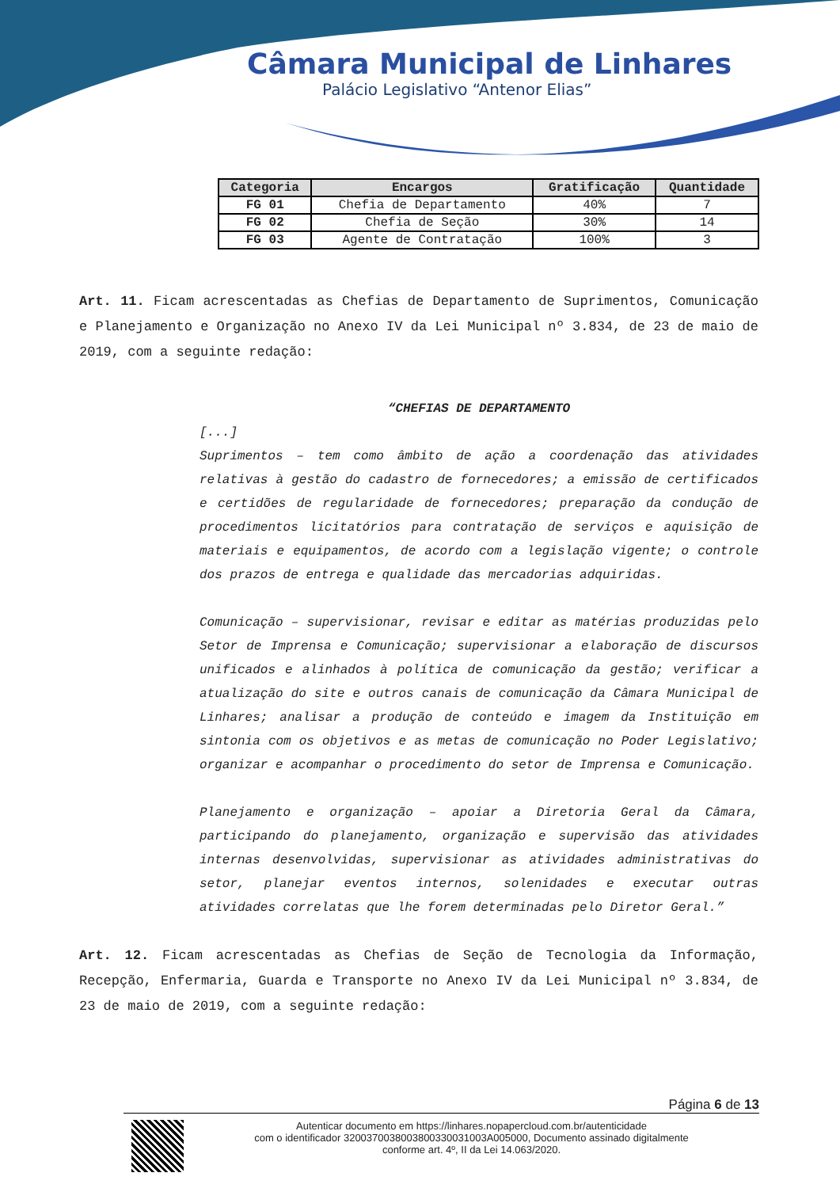Câmara Municipal de Linhares
Palácio Legislativo “Antenor Elias”
| Categoria | Encargos | Gratificação | Quantidade |
| --- | --- | --- | --- |
| FG 01 | Chefia de Departamento | 40% | 7 |
| FG 02 | Chefia de Seção | 30% | 14 |
| FG 03 | Agente de Contratação | 100% | 3 |
Art. 11. Ficam acrescentadas as Chefias de Departamento de Suprimentos, Comunicação e Planejamento e Organização no Anexo IV da Lei Municipal nº 3.834, de 23 de maio de 2019, com a seguinte redação:
“CHEFIAS DE DEPARTAMENTO
[...]
Suprimentos – tem como âmbito de ação a coordenação das atividades relativas à gestão do cadastro de fornecedores; a emissão de certificados e certidões de regularidade de fornecedores; preparação da condução de procedimentos licitatórios para contratação de serviços e aquisição de materiais e equipamentos, de acordo com a legislação vigente; o controle dos prazos de entrega e qualidade das mercadorias adquiridas.
Comunicação – supervisionar, revisar e editar as matérias produzidas pelo Setor de Imprensa e Comunicação; supervisionar a elaboração de discursos unificados e alinhados à política de comunicação da gestão; verificar a atualização do site e outros canais de comunicação da Câmara Municipal de Linhares; analisar a produção de conteúdo e imagem da Instituição em sintonia com os objetivos e as metas de comunicação no Poder Legislativo; organizar e acompanhar o procedimento do setor de Imprensa e Comunicação.
Planejamento e organização – apoiar a Diretoria Geral da Câmara, participando do planejamento, organização e supervisão das atividades internas desenvolvidas, supervisionar as atividades administrativas do setor, planejar eventos internos, solenidades e executar outras atividades correlatas que lhe forem determinadas pelo Diretor Geral.”
Art. 12. Ficam acrescentadas as Chefias de Seção de Tecnologia da Informação, Recepção, Enfermaria, Guarda e Transporte no Anexo IV da Lei Municipal nº 3.834, de 23 de maio de 2019, com a seguinte redação:
Página 6 de 13
Autenticar documento em https://linhares.nopapercloud.com.br/autenticidade
com o identificador 320037003800380033003100​3A005000, Documento assinado digitalmente
conforme art. 4º, II da Lei 14.063/2020.